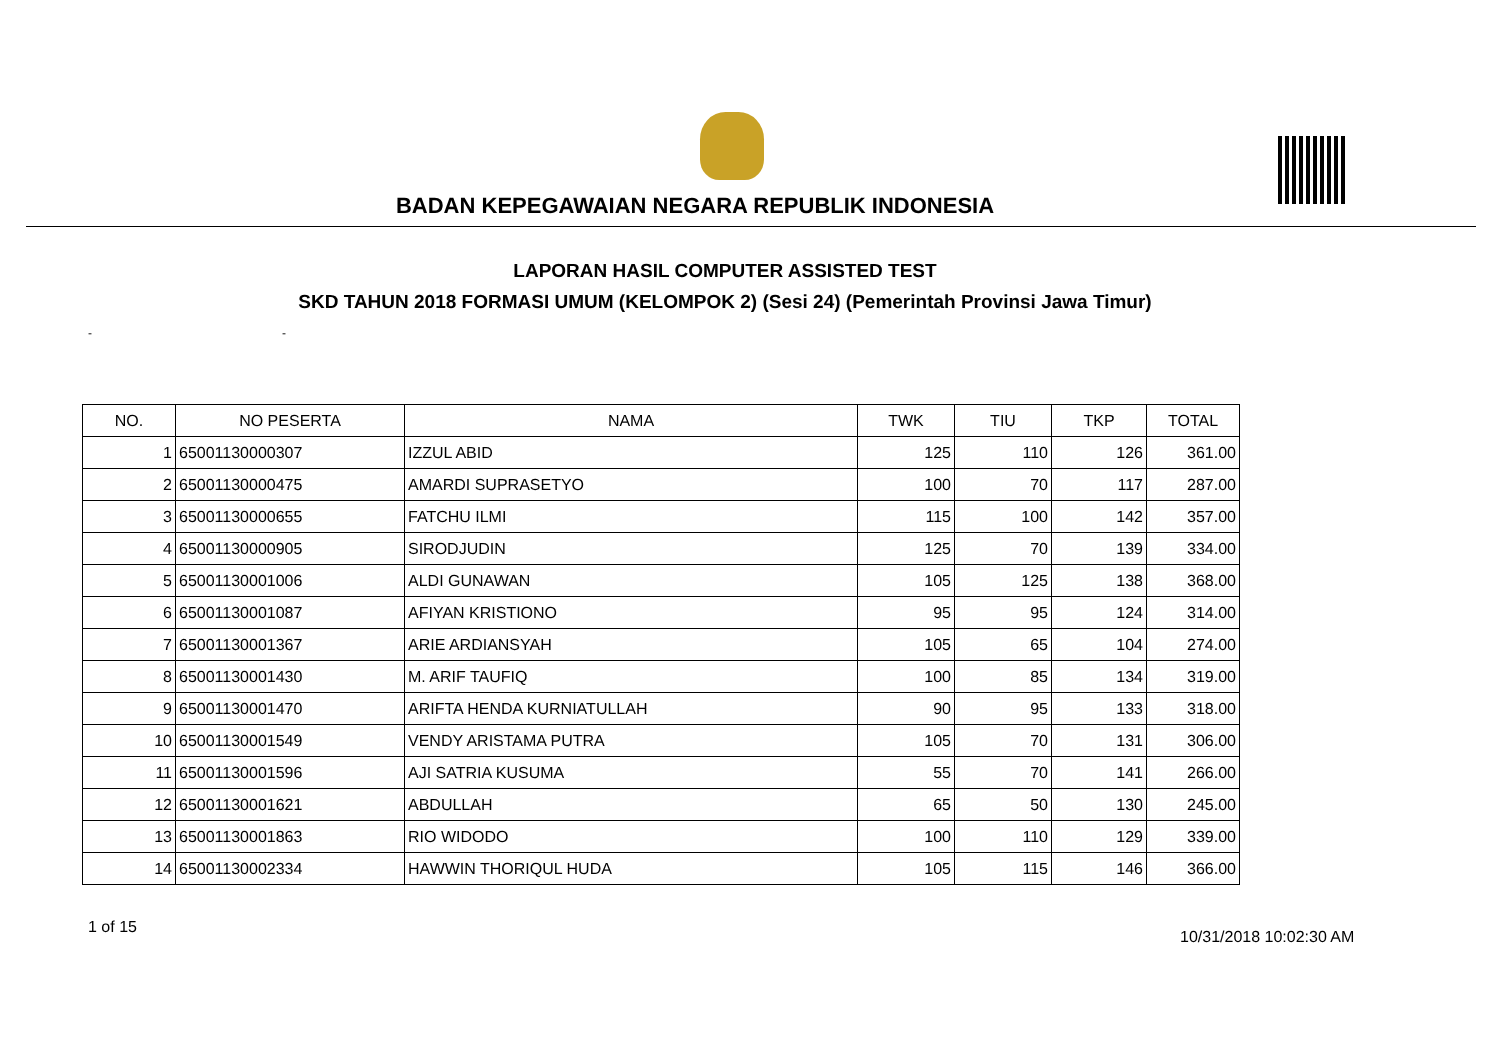BADAN KEPEGAWAIAN NEGARA REPUBLIK INDONESIA
LAPORAN HASIL COMPUTER ASSISTED TEST
SKD TAHUN 2018 FORMASI UMUM (KELOMPOK 2) (Sesi 24) (Pemerintah Provinsi Jawa Timur)
- -
| NO. | NO PESERTA | NAMA | TWK | TIU | TKP | TOTAL |
| --- | --- | --- | --- | --- | --- | --- |
| 1 | 65001130000307 | IZZUL ABID | 125 | 110 | 126 | 361.00 |
| 2 | 65001130000475 | AMARDI SUPRASETYO | 100 | 70 | 117 | 287.00 |
| 3 | 65001130000655 | FATCHU ILMI | 115 | 100 | 142 | 357.00 |
| 4 | 65001130000905 | SIRODJUDIN | 125 | 70 | 139 | 334.00 |
| 5 | 65001130001006 | ALDI GUNAWAN | 105 | 125 | 138 | 368.00 |
| 6 | 65001130001087 | AFIYAN KRISTIONO | 95 | 95 | 124 | 314.00 |
| 7 | 65001130001367 | ARIE ARDIANSYAH | 105 | 65 | 104 | 274.00 |
| 8 | 65001130001430 | M. ARIF TAUFIQ | 100 | 85 | 134 | 319.00 |
| 9 | 65001130001470 | ARIFTA HENDA KURNIATULLAH | 90 | 95 | 133 | 318.00 |
| 10 | 65001130001549 | VENDY ARISTAMA PUTRA | 105 | 70 | 131 | 306.00 |
| 11 | 65001130001596 | AJI SATRIA KUSUMA | 55 | 70 | 141 | 266.00 |
| 12 | 65001130001621 | ABDULLAH | 65 | 50 | 130 | 245.00 |
| 13 | 65001130001863 | RIO WIDODO | 100 | 110 | 129 | 339.00 |
| 14 | 65001130002334 | HAWWIN THORIQUL HUDA | 105 | 115 | 146 | 366.00 |
1 of 15
10/31/2018 10:02:30 AM